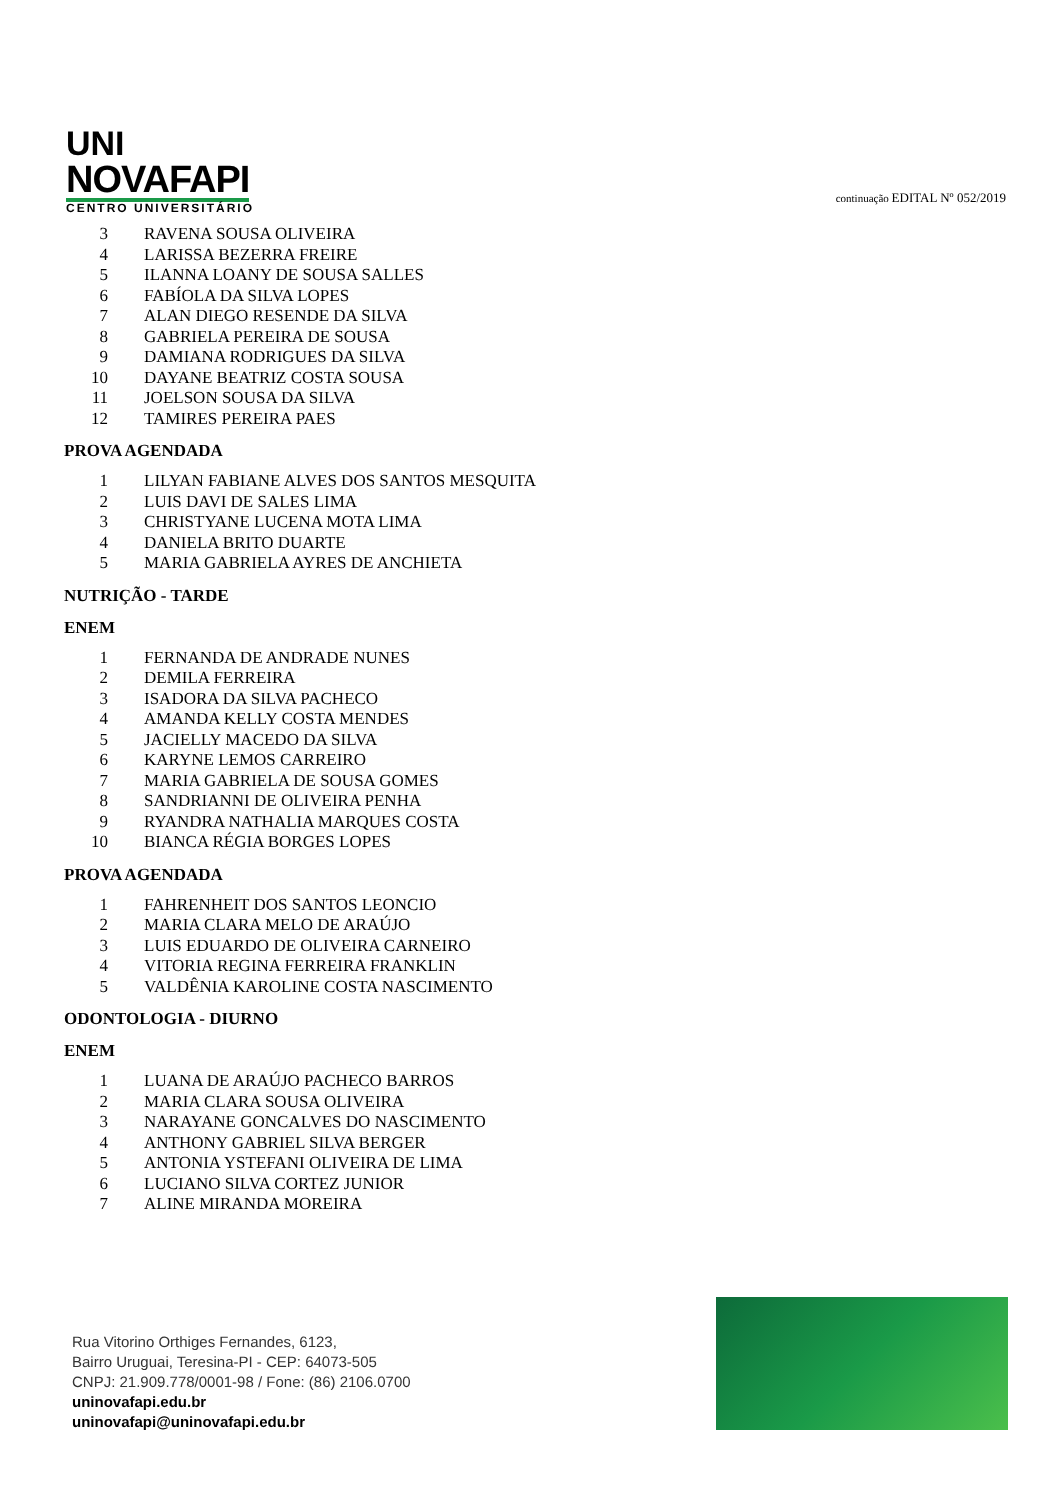UNI
NOVAFAPI
CENTRO UNIVERSITÁRIO
continuação EDITAL Nº 052/2019
| 3 | RAVENA SOUSA OLIVEIRA |
| 4 | LARISSA BEZERRA FREIRE |
| 5 | ILANNA LOANY DE SOUSA SALLES |
| 6 | FABÍOLA DA SILVA LOPES |
| 7 | ALAN DIEGO RESENDE DA SILVA |
| 8 | GABRIELA PEREIRA DE SOUSA |
| 9 | DAMIANA RODRIGUES DA SILVA |
| 10 | DAYANE BEATRIZ COSTA SOUSA |
| 11 | JOELSON SOUSA DA SILVA |
| 12 | TAMIRES PEREIRA PAES |
PROVA AGENDADA
| 1 | LILYAN FABIANE ALVES DOS SANTOS MESQUITA |
| 2 | LUIS DAVI DE SALES LIMA |
| 3 | CHRISTYANE LUCENA MOTA LIMA |
| 4 | DANIELA BRITO DUARTE |
| 5 | MARIA GABRIELA AYRES DE ANCHIETA |
NUTRIÇÃO - TARDE
ENEM
| 1 | FERNANDA DE ANDRADE NUNES |
| 2 | DEMILA FERREIRA |
| 3 | ISADORA DA SILVA PACHECO |
| 4 | AMANDA KELLY COSTA MENDES |
| 5 | JACIELLY MACEDO DA SILVA |
| 6 | KARYNE LEMOS CARREIRO |
| 7 | MARIA GABRIELA DE SOUSA GOMES |
| 8 | SANDRIANNI DE OLIVEIRA PENHA |
| 9 | RYANDRA NATHALIA MARQUES COSTA |
| 10 | BIANCA RÉGIA BORGES LOPES |
PROVA AGENDADA
| 1 | FAHRENHEIT DOS SANTOS LEONCIO |
| 2 | MARIA CLARA MELO DE ARAÚJO |
| 3 | LUIS EDUARDO DE OLIVEIRA CARNEIRO |
| 4 | VITORIA REGINA FERREIRA FRANKLIN |
| 5 | VALDÊNIA KAROLINE COSTA NASCIMENTO |
ODONTOLOGIA - DIURNO
ENEM
| 1 | LUANA DE ARAÚJO PACHECO BARROS |
| 2 | MARIA CLARA SOUSA OLIVEIRA |
| 3 | NARAYANE GONCALVES DO NASCIMENTO |
| 4 | ANTHONY GABRIEL SILVA BERGER |
| 5 | ANTONIA YSTEFANI OLIVEIRA DE LIMA |
| 6 | LUCIANO SILVA CORTEZ JUNIOR |
| 7 | ALINE MIRANDA MOREIRA |
Rua Vitorino Orthiges Fernandes, 6123,
Bairro Uruguai, Teresina-PI - CEP: 64073-505
CNPJ: 21.909.778/0001-98 / Fone: (86) 2106.0700
uninovafapi.edu.br
uninovafapi@uninovafapi.edu.br